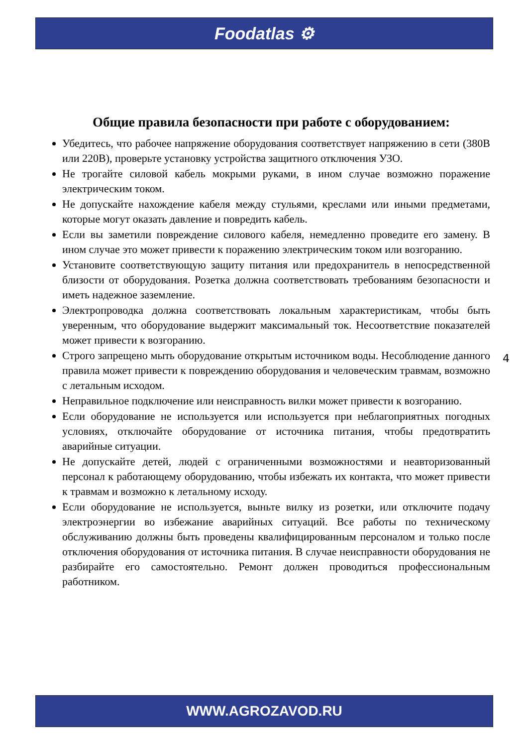Foodatlas ⚙
Общие правила безопасности при работе с оборудованием:
Убедитесь, что рабочее напряжение оборудования соответствует напряжению в сети (380В или 220В), проверьте установку устройства защитного отключения УЗО.
Не трогайте силовой кабель мокрыми руками, в ином случае возможно поражение электрическим током.
Не допускайте нахождение кабеля между стульями, креслами или иными предметами, которые могут оказать давление и повредить кабель.
Если вы заметили повреждение силового кабеля, немедленно проведите его замену. В ином случае это может привести к поражению электрическим током или возгоранию.
Установите соответствующую защиту питания или предохранитель в непосредственной близости от оборудования. Розетка должна соответствовать требованиям безопасности и иметь надежное заземление.
Электропроводка должна соответствовать локальным характеристикам, чтобы быть уверенным, что оборудование выдержит максимальный ток. Несоответствие показателей может привести к возгоранию.
Строго запрещено мыть оборудование открытым источником воды. Несоблюдение данного правила может привести к повреждению оборудования и человеческим травмам, возможно с летальным исходом.
Неправильное подключение или неисправность вилки может привести к возгоранию.
Если оборудование не используется или используется при неблагоприятных погодных условиях, отключайте оборудование от источника питания, чтобы предотвратить аварийные ситуации.
Не допускайте детей, людей с ограниченными возможностями и неавторизованный персонал к работающему оборудованию, чтобы избежать их контакта, что может привести к травмам и возможно к летальному исходу.
Если оборудование не используется, выньте вилку из розетки, или отключите подачу электроэнергии во избежание аварийных ситуаций. Все работы по техническому обслуживанию должны быть проведены квалифицированным персоналом и только после отключения оборудования от источника питания. В случае неисправности оборудования не разбирайте его самостоятельно. Ремонт должен проводиться профессиональным работником.
4
WWW.AGROZAVOD.RU